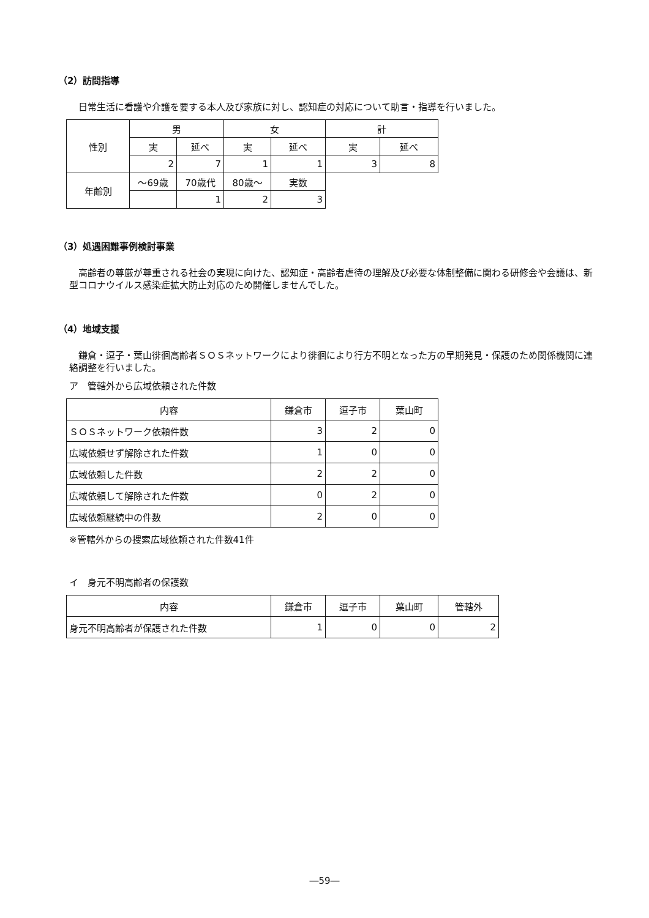（2）訪問指導
日常生活に看護や介護を要する本人及び家族に対し、認知症の対応について助言・指導を行いました。
| 性別 | 男 | | 女 | | 計 | |
| --- | --- | --- | --- | --- | --- | --- |
| | 実 | 延べ | 実 | 延べ | 実 | 延べ |
| | 2 | 7 | 1 | 1 | 3 | 8 |
| 年齢別 | ～69歳 | 70歳代 | 80歳～ | 実数 | | |
| | | 1 | 2 | 3 | | |
（3）処遇困難事例検討事業
高齢者の尊厳が尊重される社会の実現に向けた、認知症・高齢者虐待の理解及び必要な体制整備に関わる研修会や会議は、新型コロナウイルス感染症拡大防止対応のため開催しませんでした。
（4）地域支援
鎌倉・逗子・葉山徘徊高齢者ＳＯＳネットワークにより徘徊により行方不明となった方の早期発見・保護のため関係機関に連絡調整を行いました。
ア　管轄外から広域依頼された件数
| 内容 | 鎌倉市 | 逗子市 | 葉山町 |
| --- | --- | --- | --- |
| ＳＯＳネットワーク依頼件数 | 3 | 2 | 0 |
| 広域依頼せず解除された件数 | 1 | 0 | 0 |
| 広域依頼した件数 | 2 | 2 | 0 |
| 広域依頼して解除された件数 | 0 | 2 | 0 |
| 広域依頼継続中の件数 | 2 | 0 | 0 |
※管轄外からの捜索広域依頼された件数41件
イ　身元不明高齢者の保護数
| 内容 | 鎌倉市 | 逗子市 | 葉山町 | 管轄外 |
| --- | --- | --- | --- | --- |
| 身元不明高齢者が保護された件数 | 1 | 0 | 0 | 2 |
―59―